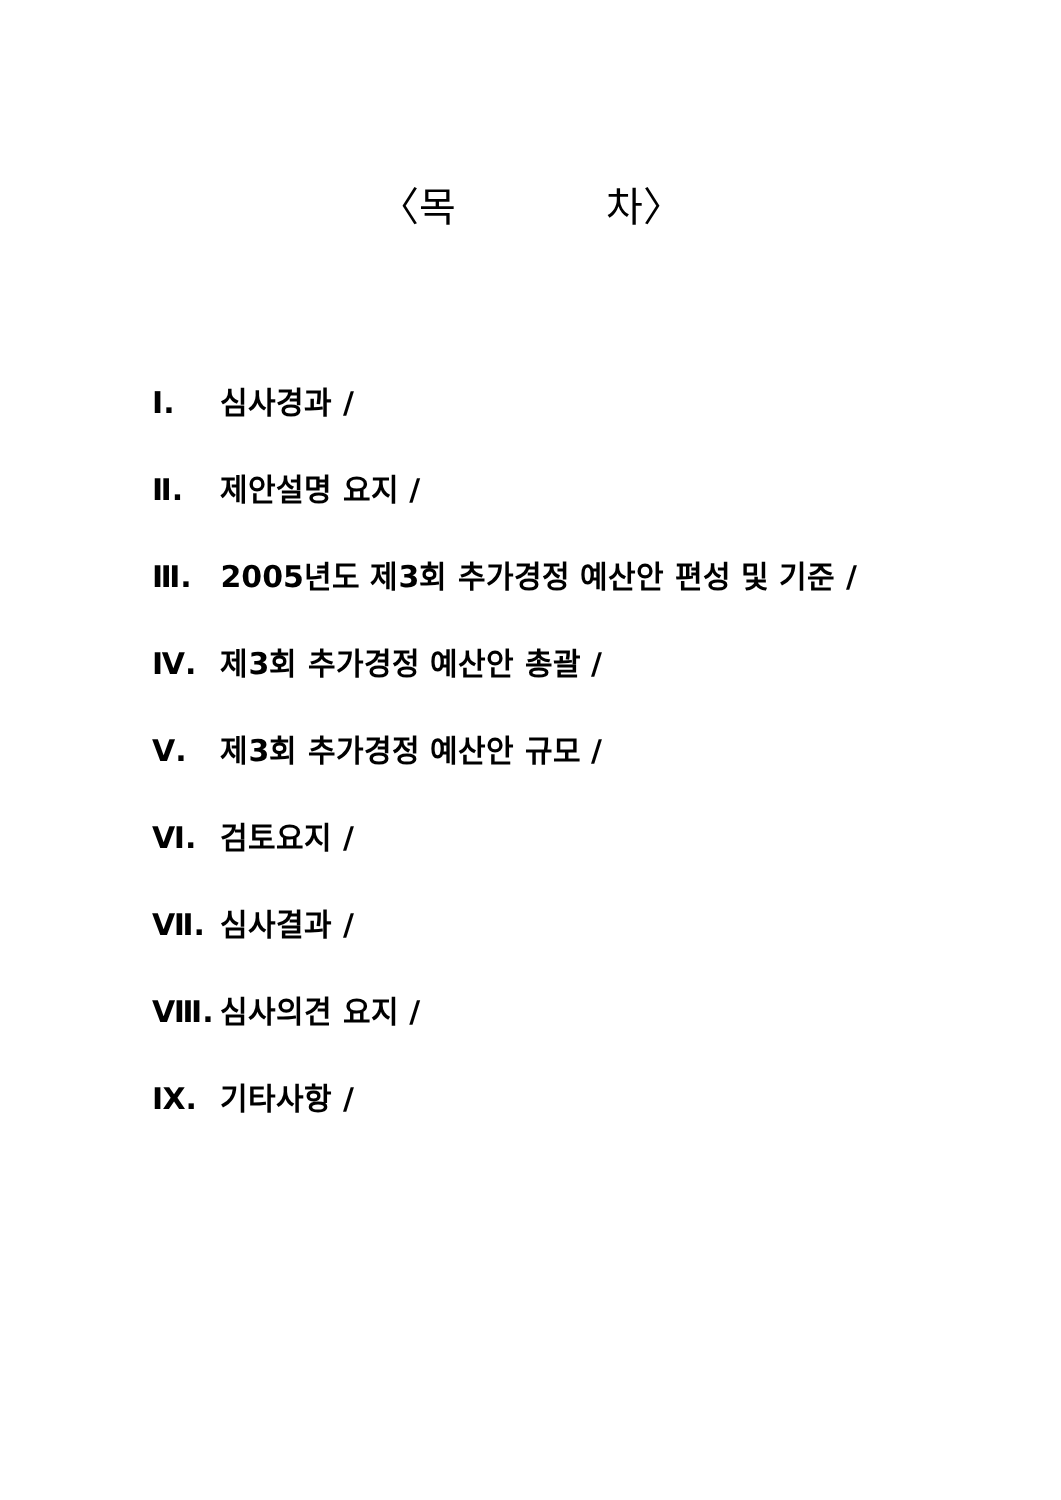〈목 차〉
Ⅰ. 심사경과 /
Ⅱ. 제안설명 요지 /
Ⅲ. 2005년도 제3회 추가경정 예산안 편성 및 기준 /
Ⅳ. 제3회 추가경정 예산안 총괄 /
Ⅴ. 제3회 추가경정 예산안 규모 /
Ⅵ. 검토요지 /
Ⅶ. 심사결과 /
Ⅷ. 심사의견 요지 /
Ⅸ. 기타사항 /